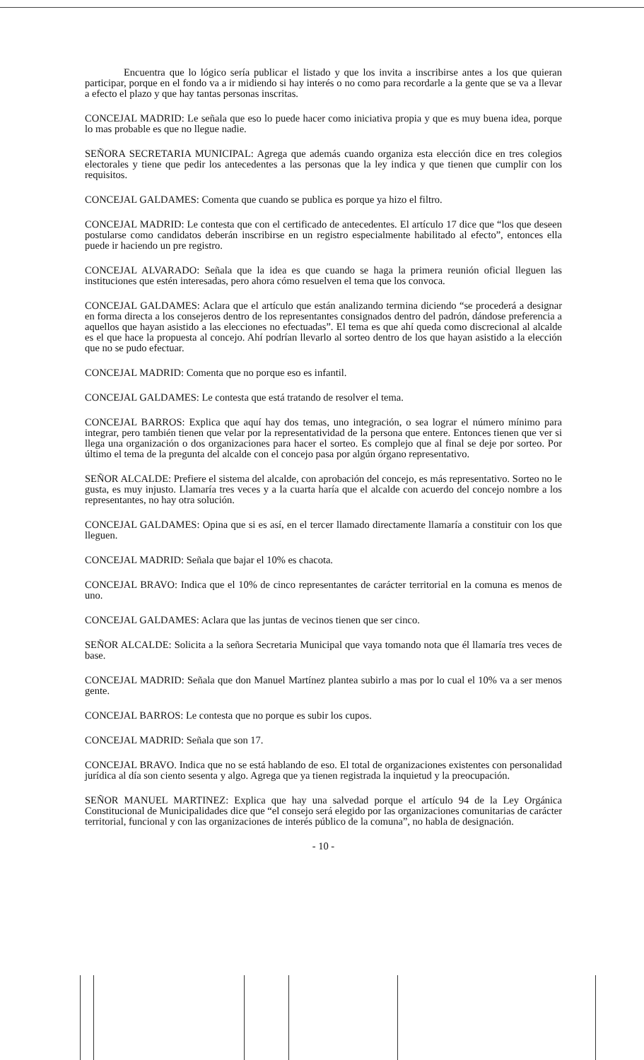Encuentra que lo lógico sería publicar el listado y que los invita a inscribirse antes a los que quieran participar, porque en el fondo va a ir midiendo si hay interés o no como para recordarle a la gente que se va a llevar a efecto el plazo y que hay tantas personas inscritas.
CONCEJAL MADRID: Le señala que eso lo puede hacer como iniciativa propia y que es muy buena idea, porque lo mas probable es que no llegue nadie.
SEÑORA SECRETARIA MUNICIPAL: Agrega que además cuando organiza esta elección dice en tres colegios electorales y tiene que pedir los antecedentes a las personas que la ley indica y que tienen que cumplir con los requisitos.
CONCEJAL GALDAMES: Comenta que cuando se publica es porque ya hizo el filtro.
CONCEJAL MADRID: Le contesta que con el certificado de antecedentes. El artículo 17 dice que “los que deseen postularse como candidatos deberán inscribirse en un registro especialmente habilitado al efecto”, entonces ella puede ir haciendo un pre registro.
CONCEJAL ALVARADO: Señala que la idea es que cuando se haga la primera reunión oficial lleguen las instituciones que estén interesadas, pero ahora cómo resuelven el tema que los convoca.
CONCEJAL GALDAMES: Aclara que el artículo que están analizando termina diciendo “se procederá a designar en forma directa a los consejeros dentro de los representantes consignados dentro del padrón, dándose preferencia a aquellos que hayan asistido a las elecciones no efectuadas”. El tema es que ahí queda como discrecional al alcalde es el que hace la propuesta al concejo. Ahí podrían llevarlo al sorteo dentro de los que hayan asistido a la elección que no se pudo efectuar.
CONCEJAL MADRID: Comenta que no porque eso es infantil.
CONCEJAL GALDAMES: Le contesta que está tratando de resolver el tema.
CONCEJAL BARROS: Explica que aquí hay dos temas, uno integración, o sea lograr el número mínimo para integrar, pero también tienen que velar por la representatividad de la persona que entere. Entonces tienen que ver si llega una organización o dos organizaciones para hacer el sorteo. Es complejo que al final se deje por sorteo. Por último el tema de la pregunta del alcalde con el concejo pasa por algún órgano representativo.
SEÑOR ALCALDE: Prefiere el sistema del alcalde, con aprobación del concejo, es más representativo. Sorteo no le gusta, es muy injusto. Llamaría tres veces y a la cuarta haría que el alcalde con acuerdo del concejo nombre a los representantes, no hay otra solución.
CONCEJAL GALDAMES: Opina que si es así, en el tercer llamado directamente llamaría a constituir con los que lleguen.
CONCEJAL MADRID: Señala que bajar el 10% es chacota.
CONCEJAL BRAVO: Indica que el 10% de cinco representantes de carácter territorial en la comuna es menos de uno.
CONCEJAL GALDAMES: Aclara que las juntas de vecinos tienen que ser cinco.
SEÑOR ALCALDE: Solicita a la señora Secretaria Municipal que vaya tomando nota que él llamaría tres veces de base.
CONCEJAL MADRID: Señala que don Manuel Martínez plantea subirlo a mas por lo cual el 10% va a ser menos gente.
CONCEJAL BARROS: Le contesta que no porque es subir los cupos.
CONCEJAL MADRID: Señala que son 17.
CONCEJAL BRAVO. Indica que no se está hablando de eso. El total de organizaciones existentes con personalidad jurídica al día son ciento sesenta y algo. Agrega que ya tienen registrada la inquietud y la preocupación.
SEÑOR MANUEL MARTINEZ: Explica que hay una salvedad porque el artículo 94 de la Ley Orgánica Constitucional de Municipalidades dice que “el consejo será elegido por las organizaciones comunitarias de carácter territorial, funcional y con las organizaciones de interés público de la comuna”, no habla de designación.
- 10 -